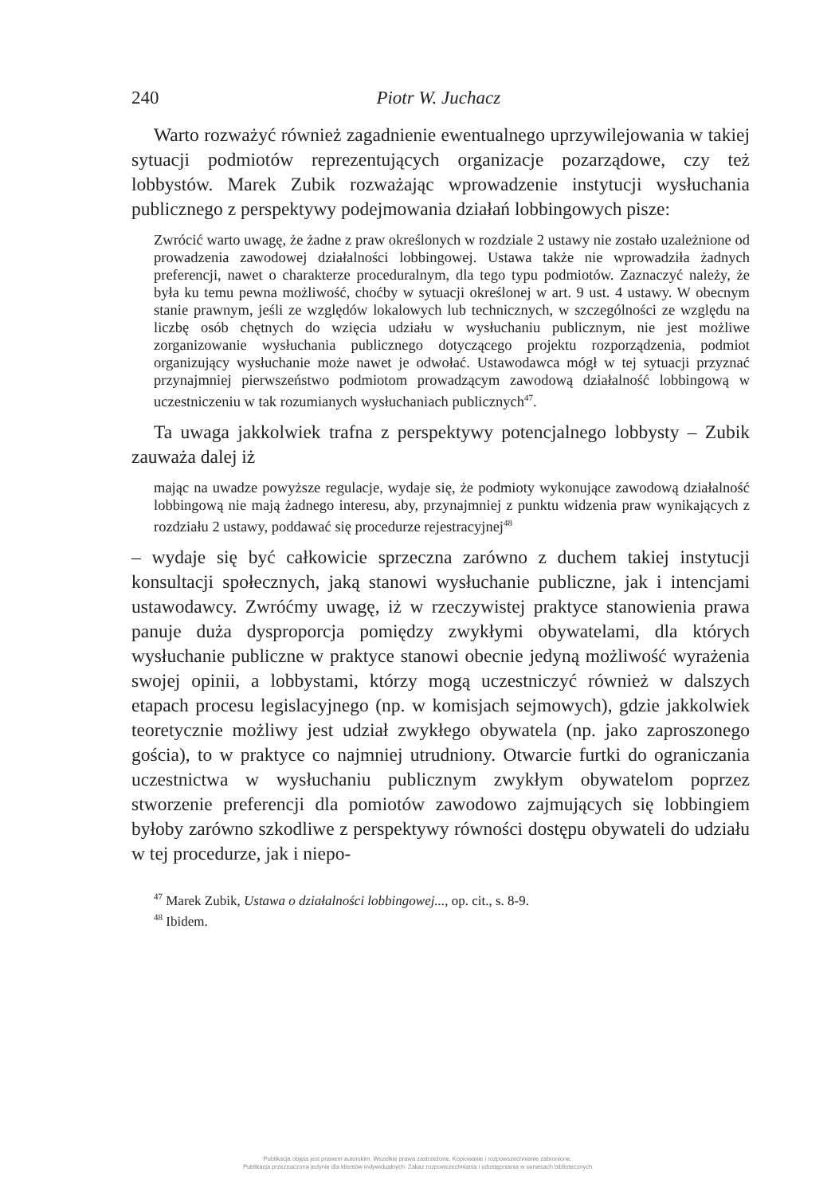240 Piotr W. Juchacz
Warto rozważyć również zagadnienie ewentualnego uprzywilejowania w takiej sytuacji podmiotów reprezentujących organizacje pozarządowe, czy też lobbystów. Marek Zubik rozważając wprowadzenie instytucji wysłuchania publicznego z perspektywy podejmowania działań lobbingowych pisze:
Zwrócić warto uwagę, że żadne z praw określonych w rozdziale 2 ustawy nie zostało uzależnione od prowadzenia zawodowej działalności lobbingowej. Ustawa także nie wprowadziła żadnych preferencji, nawet o charakterze proceduralnym, dla tego typu podmiotów. Zaznaczyć należy, że była ku temu pewna możliwość, choćby w sytuacji określonej w art. 9 ust. 4 ustawy. W obecnym stanie prawnym, jeśli ze względów lokalowych lub technicznych, w szczególności ze względu na liczbę osób chętnych do wzięcia udziału w wysłuchaniu publicznym, nie jest możliwe zorganizowanie wysłuchania publicznego dotyczącego projektu rozporządzenia, podmiot organizujący wysłuchanie może nawet je odwołać. Ustawodawca mógł w tej sytuacji przyznać przynajmniej pierwszeństwo podmiotom prowadzącym zawodową działalność lobbingową w uczestniczeniu w tak rozumianych wysłuchaniach publicznych<sup>47</sup>.
Ta uwaga jakkolwiek trafna z perspektywy potencjalnego lobbysty – Zubik zauważa dalej iż
mając na uwadze powyższe regulacje, wydaje się, że podmioty wykonujące zawodową działalność lobbingową nie mają żadnego interesu, aby, przynajmniej z punktu widzenia praw wynikających z rozdziału 2 ustawy, poddawać się procedurze rejestracyjnej<sup>48</sup>
– wydaje się być całkowicie sprzeczna zarówno z duchem takiej instytucji konsultacji społecznych, jaką stanowi wysłuchanie publiczne, jak i intencjami ustawodawcy. Zwróćmy uwagę, iż w rzeczywistej praktyce stanowienia prawa panuje duża dysproporcja pomiędzy zwykłymi obywatelami, dla których wysłuchanie publiczne w praktyce stanowi obecnie jedyną możliwość wyrażenia swojej opinii, a lobbystami, którzy mogą uczestniczyć również w dalszych etapach procesu legislacyjnego (np. w komisjach sejmowych), gdzie jakkolwiek teoretycznie możliwy jest udział zwykłego obywatela (np. jako zaproszonego gościa), to w praktyce co najmniej utrudniony. Otwarcie furtki do ograniczania uczestnictwa w wysłuchaniu publicznym zwykłym obywatelom poprzez stworzenie preferencji dla pomiotów zawodowo zajmujących się lobbingiem byłoby zarówno szkodliwe z perspektywy równości dostępu obywateli do udziału w tej procedurze, jak i niepo-
<sup>47</sup> Marek Zubik, Ustawa o działalności lobbingowej..., op. cit., s. 8-9.
<sup>48</sup> Ibidem.
Publikacja objęta jest prawem autorskim. Wszelkie prawa zastrzeżone. Kopiowanie i rozpowszechnianie zabronione.
Publikacja przeznaczona jedynie dla klientów indywidualnych. Zakaz rozpowszechniania i udostępniania w serwisach bibliotecznych